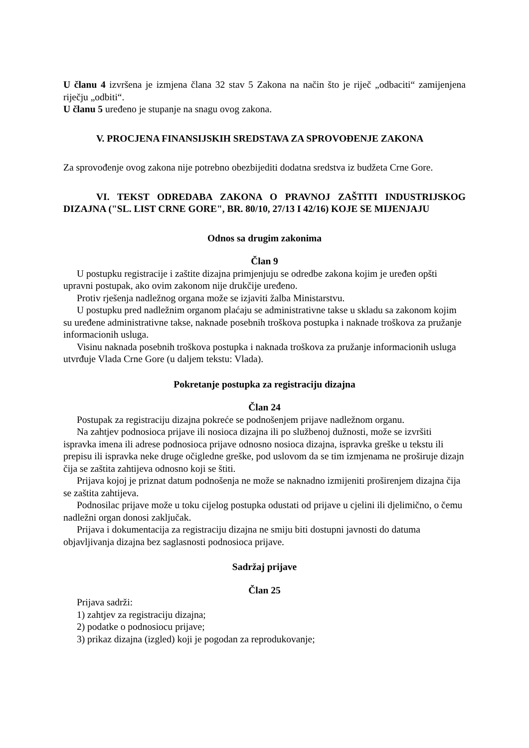U članu 4 izvršena je izmjena člana 32 stav 5 Zakona na način što je riječ „odbaciti“ zamijenjena riječju „odbiti“.
U članu 5 uređeno je stupanje na snagu ovog zakona.
V. PROCJENA FINANSIJSKIH SREDSTAVA ZA SPROVOĐENJE ZAKONA
Za sprovođenje ovog zakona nije potrebno obezbijediti dodatna sredstva iz budžeta Crne Gore.
VI. TEKST ODREDABA ZAKONA O PRAVNOJ ZAŠTITI INDUSTRIJSKOG DIZAJNA ("SL. LIST CRNE GORE", BR. 80/10, 27/13 I 42/16) KOJE SE MIJENJAJU
Odnos sa drugim zakonima
Član 9
U postupku registracije i zaštite dizajna primjenjuju se odredbe zakona kojim je uređen opšti upravni postupak, ako ovim zakonom nije drukčije uređeno.
Protiv rješenja nadležnog organa može se izjaviti žalba Ministarstvu.
U postupku pred nadležnim organom plaćaju se administrativne takse u skladu sa zakonom kojim su uređene administrativne takse, naknade posebnih troškova postupka i naknade troškova za pružanje informacionih usluga.
Visinu naknada posebnih troškova postupka i naknada troškova za pružanje informacionih usluga utvrđuje Vlada Crne Gore (u daljem tekstu: Vlada).
Pokretanje postupka za registraciju dizajna
Član 24
Postupak za registraciju dizajna pokreće se podnošenjem prijave nadležnom organu.
Na zahtjev podnosioca prijave ili nosioca dizajna ili po službenoj dužnosti, može se izvršiti ispravka imena ili adrese podnosioca prijave odnosno nosioca dizajna, ispravka greške u tekstu ili prepisu ili ispravka neke druge očigledne greške, pod uslovom da se tim izmjenama ne proširuje dizajn čija se zaštita zahtijeva odnosno koji se štiti.
Prijava kojoj je priznat datum podnošenja ne može se naknadno izmijeniti proširenjem dizajna čija se zaštita zahtijeva.
Podnosilac prijave može u toku cijelog postupka odustati od prijave u cjelini ili djelimično, o čemu nadležni organ donosi zaključak.
Prijava i dokumentacija za registraciju dizajna ne smiju biti dostupni javnosti do datuma objavljivanja dizajna bez saglasnosti podnosioca prijave.
Sadržaj prijave
Član 25
Prijava sadrži:
1) zahtjev za registraciju dizajna;
2) podatke o podnosiocu prijave;
3) prikaz dizajna (izgled) koji je pogodan za reprodukovanje;